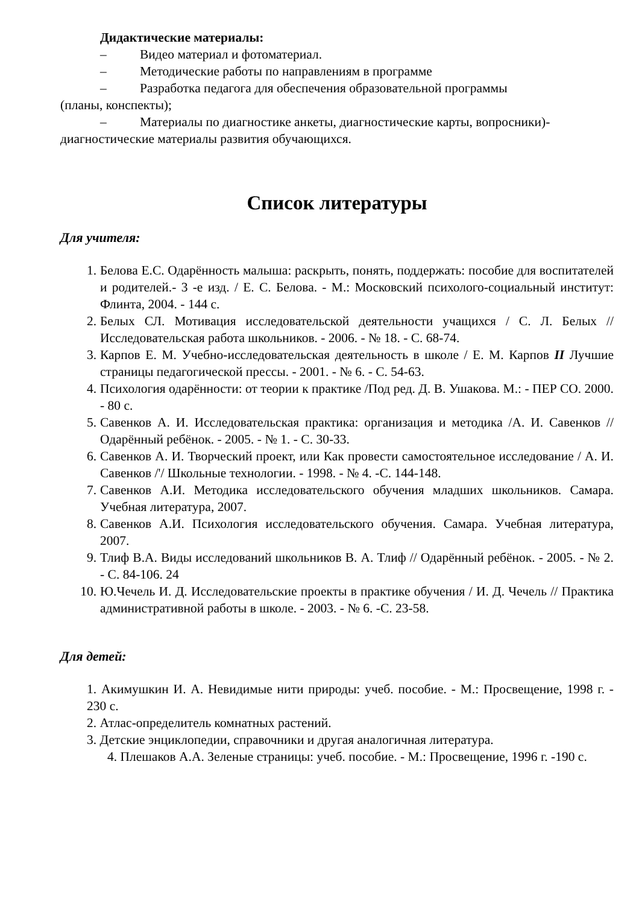Дидактические материалы:
– Видео материал и фотоматериал.
– Методические работы по направлениям в программе
– Разработка педагога для обеспечения образовательной программы
(планы, конспекты);
– Материалы по диагностике анкеты, диагностические карты, вопросники)-
диагностические материалы развития обучающихся.
Список литературы
Для учителя:
1. Белова Е.С. Одарённость малыша: раскрыть, понять, поддержать: пособие для воспитателей и родителей.- 3 -е изд. / Е. С. Белова. - М.: Московский психолого-социальный институт: Флинта, 2004. - 144 с.
2. Белых СЛ. Мотивация исследовательской деятельности учащихся / С. Л. Белых // Исследовательская работа школьников. - 2006. - № 18. - С. 68-74.
3. Карпов Е. М. Учебно-исследовательская деятельность в школе / Е. М. Карпов II Лучшие страницы педагогической прессы. - 2001. - № 6. - С. 54-63.
4. Психология одарённости: от теории к практике /Под ред. Д. В. Ушакова. М.: - ПЕР СО. 2000. - 80 с.
5. Савенков А. И. Исследовательская практика: организация и методика /А. И. Савенков // Одарённый ребёнок. - 2005. - № 1. - С. 30-33.
6. Савенков А. И. Творческий проект, или Как провести самостоятельное исследование / А. И. Савенков /'/ Школьные технологии. - 1998. - № 4. -С. 144-148.
7. Савенков А.И. Методика исследовательского обучения младших школьников. Самара. Учебная литература, 2007.
8. Савенков А.И. Психология исследовательского обучения. Самара. Учебная литература, 2007.
9. Тлиф В.А. Виды исследований школьников В. А. Тлиф // Одарённый ребёнок. - 2005. - № 2. - С. 84-106. 24
10. Ю.Чечель И. Д. Исследовательские проекты в практике обучения / И. Д. Чечель // Практика административной работы в школе. - 2003. - № 6. -С. 23-58.
Для детей:
1. Акимушкин И. А. Невидимые нити природы: учеб. пособие. - М.: Просвещение, 1998 г. - 230 с.
2. Атлас-определитель комнатных растений.
3. Детские энциклопедии, справочники и другая аналогичная литература.
4. Плешаков А.А. Зеленые страницы: учеб. пособие. - М.: Просвещение, 1996 г. -190 с.